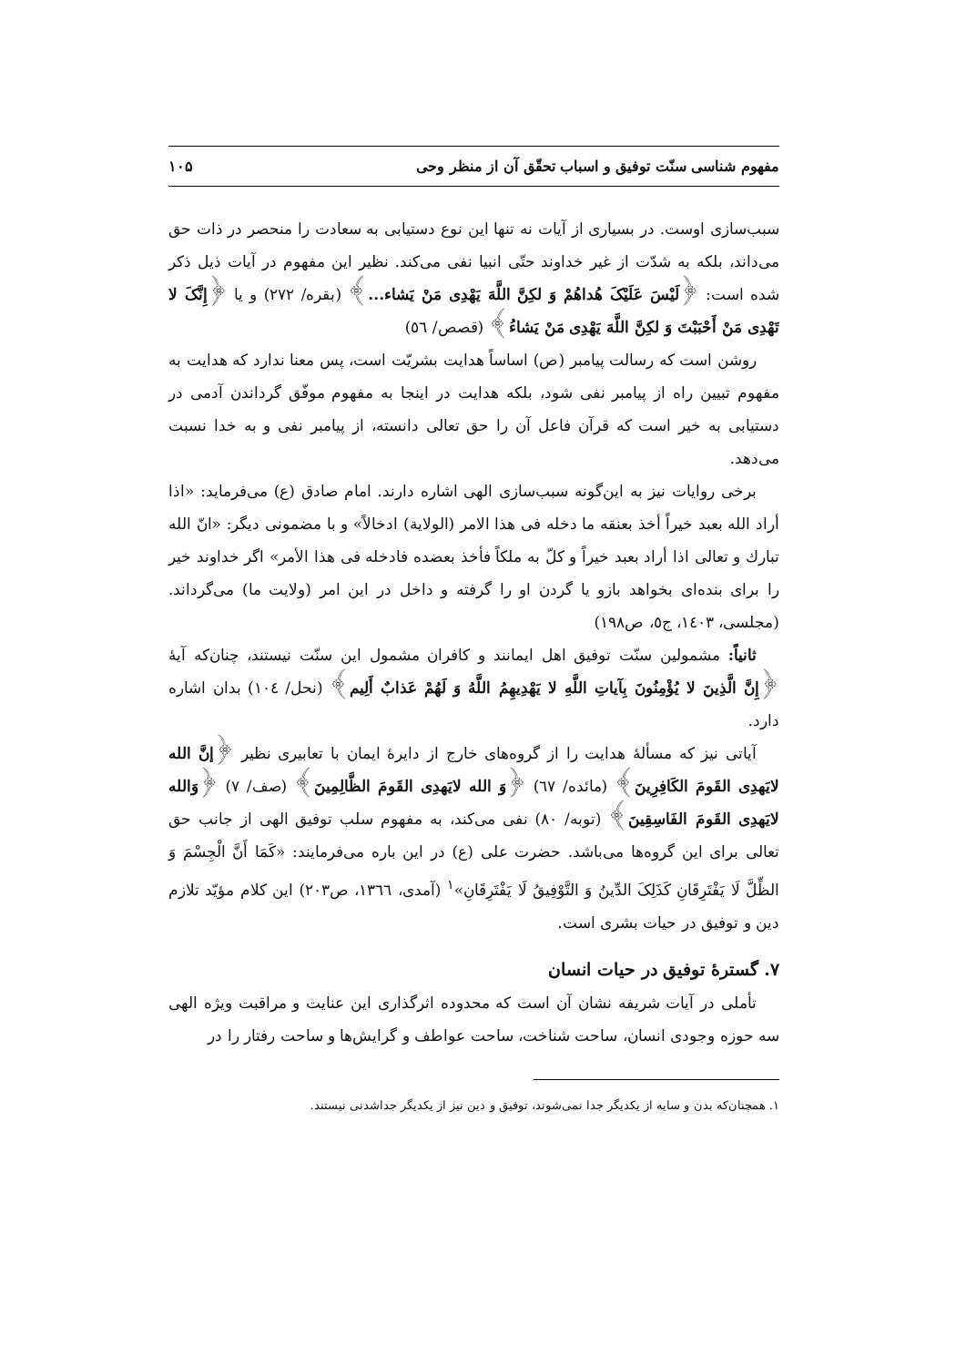مفهوم شناسی سنّت توفیق و اسباب تحقّق آن از منظر وحی ۱۰۵
سبب‌سازی اوست. در بسیاری از آیات نه تنها این نوع دستیابی به سعادت را منحصر در ذات حق می‌داند، بلکه به شدّت از غیر خداوند حتّی انبیا نفی می‌کند. نظیر این مفهوم در آیات ذیل ذکر شده است: ﴿لَیْسَ عَلَیْکَ هُداهُمْ وَ لکِنَّ اللَّهَ یَهْدِی مَنْ یَشاء...﴾ (بقره/ ۲۷۲) و یا ﴿إِنَّکَ لا تَهْدِی مَنْ أَحْبَبْتَ وَ لکِنَّ اللَّهَ یَهْدِی مَنْ یَشاءُ﴾ (قصص/ ٥٦)
روشن است که رسالت پیامبر (ص) اساساً هدایت بشریّت است، پس معنا ندارد که هدایت به مفهوم تبیین راه از پیامبر نفی شود، بلکه هدایت در اینجا به مفهوم موفّق گرداندن آدمی در دستیابی به خیر است که قرآن فاعل آن را حق تعالی دانسته، از پیامبر نفی و به خدا نسبت می‌دهد.
برخی روایات نیز به این‌گونه سبب‌سازی الهی اشاره دارند. امام صادق (ع) می‌فرماید: «اذا أراد الله بعبد خیراً أخذ بعنقه ما دخله فی هذا الامر (الولایة) ادخالاً» و با مضمونی دیگر: «انّ الله تبارك و تعالی اذا أراد بعبد خیراً و کلّ به ملکاً فأخذ بعضده فادخله فی هذا الأمر» اگر خداوند خیر را برای بنده‌ای بخواهد بازو یا گردن او را گرفته و داخل در این امر (ولایت ما) می‌گرداند. (مجلسی، ۱٤۰۳، ج٥، ص۱۹۸)
ثانیاً: مشمولین سنّت توفیق اهل ایمانند و کافران مشمول این سنّت نیستند، چنان‌که آیهٔ ﴿إِنَّ الَّذِینَ لا یُؤْمِنُونَ بِآیاتِ اللَّهِ لا یَهْدِیهِمُ اللَّهُ وَ لَهُمْ عَذابٌ أَلِیم﴾ (نحل/ ۱۰٤) بدان اشاره دارد.
آیاتی نیز که مسألهٔ هدایت را از گروه‌های خارج از دایرهٔ ایمان با تعابیری نظیر ﴿إنَّ الله لایَهدِی القَومَ الکَافِرِینَ﴾ (مائده/ ٦۷) ﴿وَ الله لایَهدِی القَومَ الظَّالِمِینَ﴾ (صف/ ۷) ﴿وَالله لایَهدِی القَومَ الفَاسِقِینَ﴾ (توبه/ ۸۰) نفی می‌کند، به مفهوم سلب توفیق الهی از جانب حق تعالی برای این گروه‌ها می‌باشد. حضرت علی (ع) در این باره می‌فرمایند: «کَمَا أَنَّ الْجِسْمَ وَ الظِّلَّ لَا یَفْتَرِقَانِ کَذَلِکَ الدِّینُ وَ التَّوْفِیقُ لَا یَفْتَرِقَانِ»<sup>۱</sup> (آمدی، ۱۳٦٦، ص۲۰۳) این کلام مؤیّد تلازم دین و توفیق در حیات بشری است.
۷. گسترهٔ توفیق در حیات انسان
تأملی در آیات شریفه نشان آن است که محدوده اثرگذاری این عنایت و مراقبت ویژه الهی سه حوزه وجودی انسان، ساحت شناخت، ساحت عواطف و گرایش‌ها و ساحت رفتار را در
۱. همچنان‌که بدن و سایه از یکدیگر جدا نمی‌شوند، توفیق و دین نیز از یکدیگر جداشدنی نیستند.